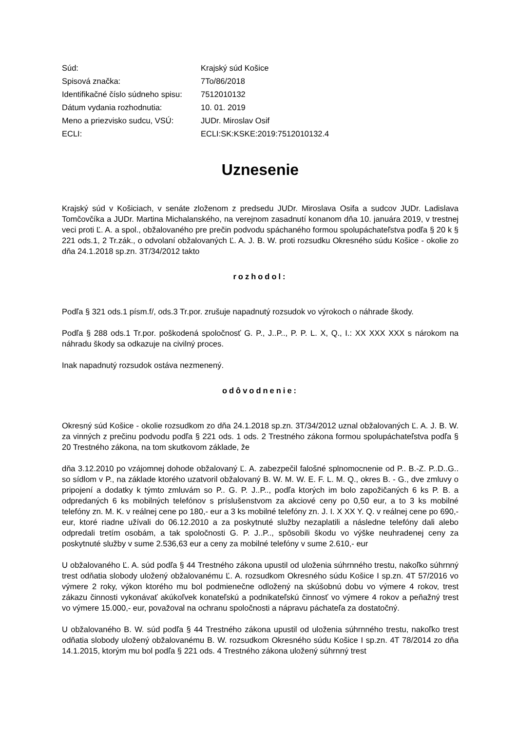| Súd: | Krajský súd Košice |
| Spisová značka: | 7To/86/2018 |
| Identifikačné číslo súdneho spisu: | 7512010132 |
| Dátum vydania rozhodnutia: | 10. 01. 2019 |
| Meno a priezvisko sudcu, VSÚ: | JUDr. Miroslav Osif |
| ECLI: | ECLI:SK:KSKE:2019:7512010132.4 |
Uznesenie
Krajský súd v Košiciach, v senáte zloženom z predsedu JUDr. Miroslava Osifa a sudcov JUDr. Ladislava Tomčovčíka a JUDr. Martina Michalanského, na verejnom zasadnutí konanom dňa 10. januára 2019, v trestnej veci proti Ľ. A. a spol., obžalovaného pre prečin podvodu spáchaného formou spolupáchateľstva podľa § 20 k § 221 ods.1, 2 Tr.zák., o odvolaní obžalovaných Ľ. A. J. B. W. proti rozsudku Okresného súdu Košice - okolie zo dňa 24.1.2018 sp.zn. 3T/34/2012 takto
rozhodol:
Podľa § 321 ods.1 písm.f/, ods.3 Tr.por. zrušuje napadnutý rozsudok vo výrokoch o náhrade škody.
Podľa § 288 ods.1 Tr.por. poškodená spoločnosť G. P., J..P.., P. P. L. X, Q., I.: XX XXX XXX s nárokom na náhradu škody sa odkazuje na civilný proces.
Inak napadnutý rozsudok ostáva nezmenený.
odôvodnenie:
Okresný súd Košice - okolie rozsudkom zo dňa 24.1.2018 sp.zn. 3T/34/2012 uznal obžalovaných Ľ. A. J. B. W. za vinných z prečinu podvodu podľa § 221 ods. 1 ods. 2 Trestného zákona formou spolupáchateľstva podľa § 20 Trestného zákona, na tom skutkovom základe, že
dňa 3.12.2010 po vzájomnej dohode obžalovaný Ľ. A. zabezpečil falošné splnomocnenie od P.. B.-Z. P..D..G.. so sídlom v P., na základe ktorého uzatvoril obžalovaný B. W. M. W. E. F. L. M. Q., okres B. - G., dve zmluvy o pripojení a dodatky k týmto zmluvám so P.. G. P. J..P.., podľa ktorých im bolo zapožičaných 6 ks P. B. a odpredaných 6 ks mobilných telefónov s príslušenstvom za akciové ceny po 0,50 eur, a to 3 ks mobilné telefóny zn. M. K. v reálnej cene po 180,- eur a 3 ks mobilné telefóny zn. J. I. X XX Y. Q. v reálnej cene po 690,- eur, ktoré riadne užívali do 06.12.2010 a za poskytnuté služby nezaplatili a následne telefóny dali alebo odpredali tretím osobám, a tak spoločnosti G. P. J..P.., spôsobili škodu vo výške neuhradenej ceny za poskytnuté služby v sume 2.536,63 eur a ceny za mobilné telefóny v sume 2.610,- eur
U obžalovaného Ľ. A. súd podľa § 44 Trestného zákona upustil od uloženia súhrnného trestu, nakoľko súhrnný trest odňatia slobody uložený obžalovanému Ľ. A. rozsudkom Okresného súdu Košice I sp.zn. 4T 57/2016 vo výmere 2 roky, výkon ktorého mu bol podmienečne odložený na skúšobnú dobu vo výmere 4 rokov, trest zákazu činnosti vykonávať akúkoľvek konateľskú a podnikateľskú činnosť vo výmere 4 rokov a peňažný trest vo výmere 15.000,- eur, považoval na ochranu spoločnosti a nápravu páchateľa za dostatočný.
U obžalovaného B. W. súd podľa § 44 Trestného zákona upustil od uloženia súhrnného trestu, nakoľko trest odňatia slobody uložený obžalovanému B. W. rozsudkom Okresného súdu Košice I sp.zn. 4T 78/2014 zo dňa 14.1.2015, ktorým mu bol podľa § 221 ods. 4 Trestného zákona uložený súhrnný trest